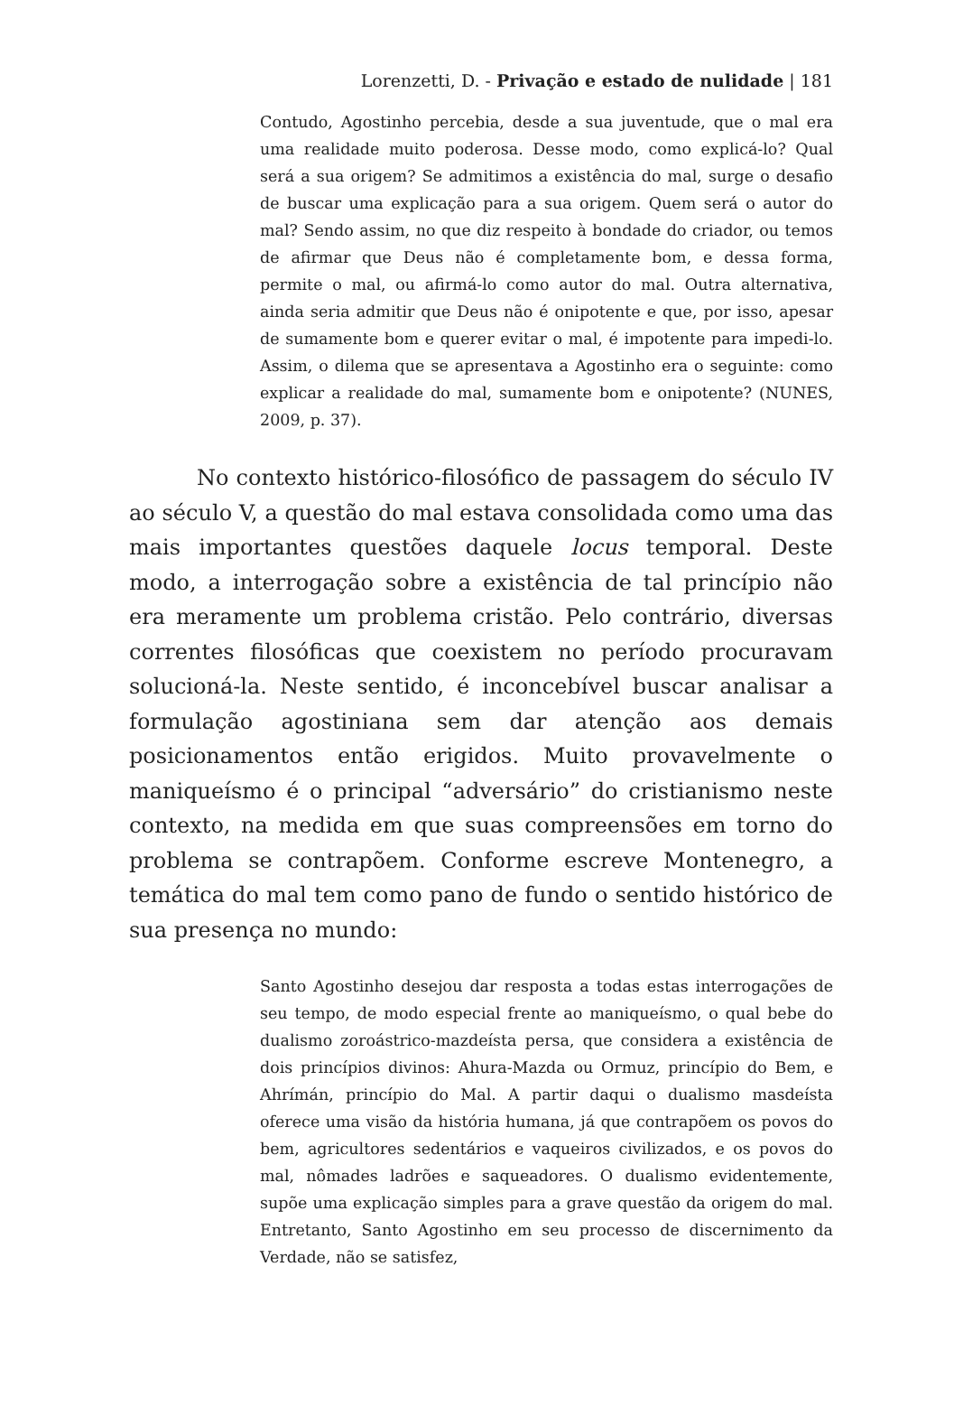Lorenzetti, D. - Privação e estado de nulidade | 181
Contudo, Agostinho percebia, desde a sua juventude, que o mal era uma realidade muito poderosa. Desse modo, como explicá-lo? Qual será a sua origem? Se admitimos a existência do mal, surge o desafio de buscar uma explicação para a sua origem. Quem será o autor do mal? Sendo assim, no que diz respeito à bondade do criador, ou temos de afirmar que Deus não é completamente bom, e dessa forma, permite o mal, ou afirmá-lo como autor do mal. Outra alternativa, ainda seria admitir que Deus não é onipotente e que, por isso, apesar de sumamente bom e querer evitar o mal, é impotente para impedi-lo. Assim, o dilema que se apresentava a Agostinho era o seguinte: como explicar a realidade do mal, sumamente bom e onipotente? (NUNES, 2009, p. 37).
No contexto histórico-filosófico de passagem do século IV ao século V, a questão do mal estava consolidada como uma das mais importantes questões daquele locus temporal. Deste modo, a interrogação sobre a existência de tal princípio não era meramente um problema cristão. Pelo contrário, diversas correntes filosóficas que coexistem no período procuravam solucioná-la. Neste sentido, é inconcebível buscar analisar a formulação agostiniana sem dar atenção aos demais posicionamentos então erigidos. Muito provavelmente o maniqueísmo é o principal “adversário” do cristianismo neste contexto, na medida em que suas compreensões em torno do problema se contrapõem. Conforme escreve Montenegro, a temática do mal tem como pano de fundo o sentido histórico de sua presença no mundo:
Santo Agostinho desejou dar resposta a todas estas interrogações de seu tempo, de modo especial frente ao maniqueísmo, o qual bebe do dualismo zoroástrico-mazdeísta persa, que considera a existência de dois princípios divinos: Ahura-Mazda ou Ormuz, princípio do Bem, e Ahrímán, princípio do Mal. A partir daqui o dualismo masdeísta oferece uma visão da história humana, já que contrapõem os povos do bem, agricultores sedentários e vaqueiros civilizados, e os povos do mal, nômades ladrões e saqueadores. O dualismo evidentemente, supõe uma explicação simples para a grave questão da origem do mal. Entretanto, Santo Agostinho em seu processo de discernimento da Verdade, não se satisfez,